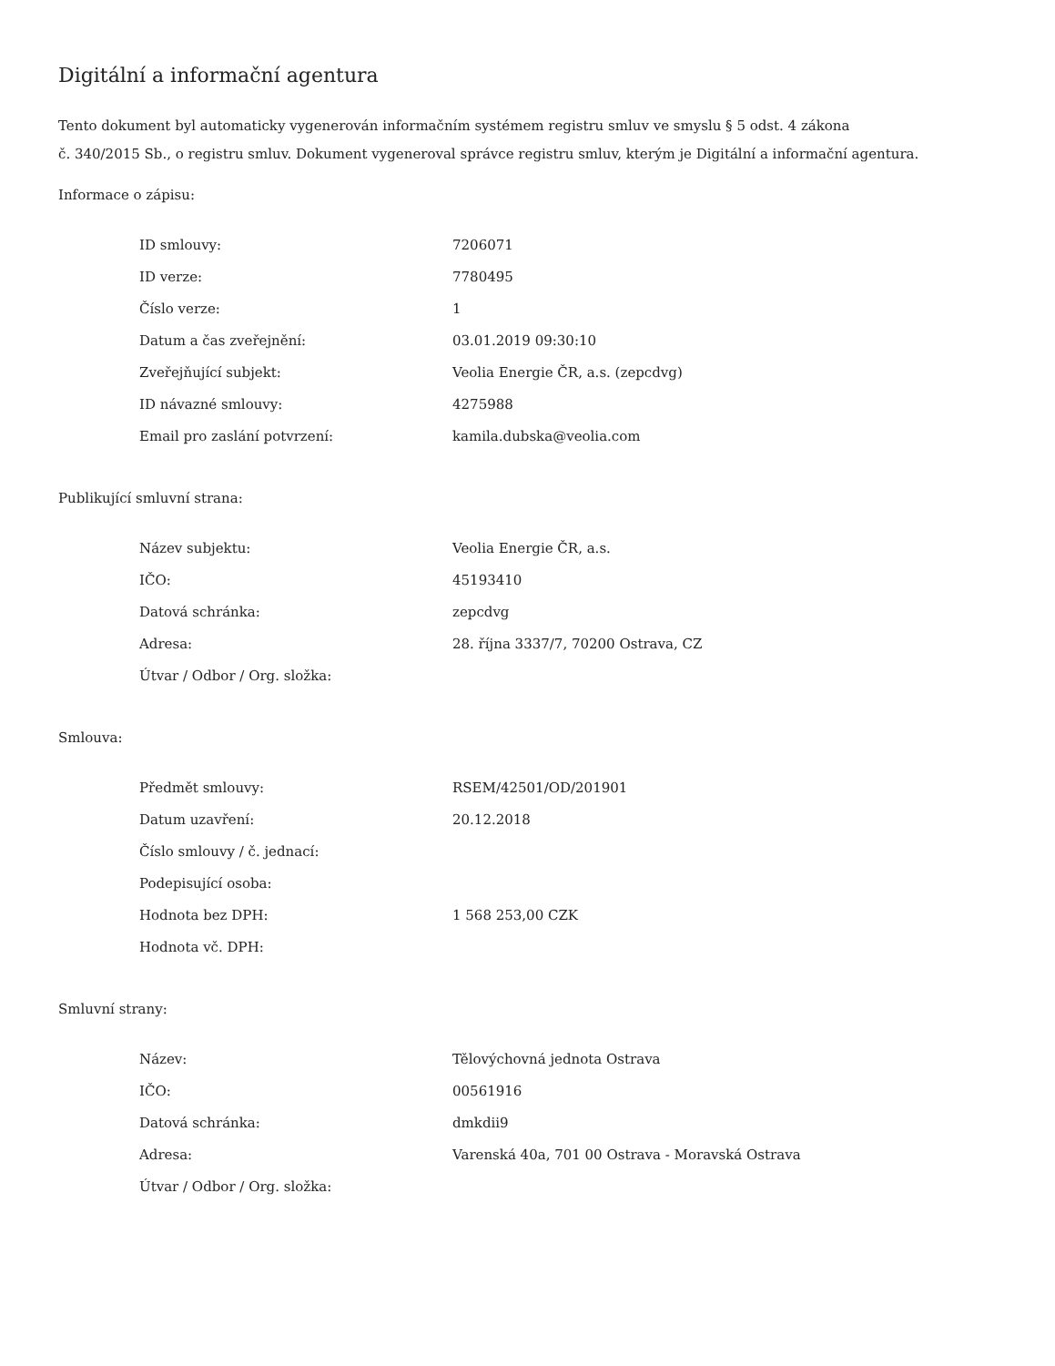Digitální a informační agentura
Tento dokument byl automaticky vygenerován informačním systémem registru smluv ve smyslu § 5 odst. 4 zákona
č. 340/2015 Sb., o registru smluv. Dokument vygeneroval správce registru smluv, kterým je Digitální a informační agentura.
Informace o zápisu:
| ID smlouvy: | 7206071 |
| ID verze: | 7780495 |
| Číslo verze: | 1 |
| Datum a čas zveřejnění: | 03.01.2019 09:30:10 |
| Zveřejňující subjekt: | Veolia Energie ČR, a.s. (zepcdvg) |
| ID návazné smlouvy: | 4275988 |
| Email pro zaslání potvrzení: | kamila.dubska@veolia.com |
Publikující smluvní strana:
| Název subjektu: | Veolia Energie ČR, a.s. |
| IČO: | 45193410 |
| Datová schránka: | zepcdvg |
| Adresa: | 28. října 3337/7, 70200 Ostrava, CZ |
| Útvar / Odbor / Org. složka: | |
Smlouva:
| Předmět smlouvy: | RSEM/42501/OD/201901 |
| Datum uzavření: | 20.12.2018 |
| Číslo smlouvy / č. jednací: | |
| Podepisující osoba: | |
| Hodnota bez DPH: | 1 568 253,00 CZK |
| Hodnota vč. DPH: | |
Smluvní strany:
| Název: | Tělovýchovná jednota Ostrava |
| IČO: | 00561916 |
| Datová schránka: | dmkdii9 |
| Adresa: | Varenská 40a, 701 00 Ostrava - Moravská Ostrava |
| Útvar / Odbor / Org. složka: | |